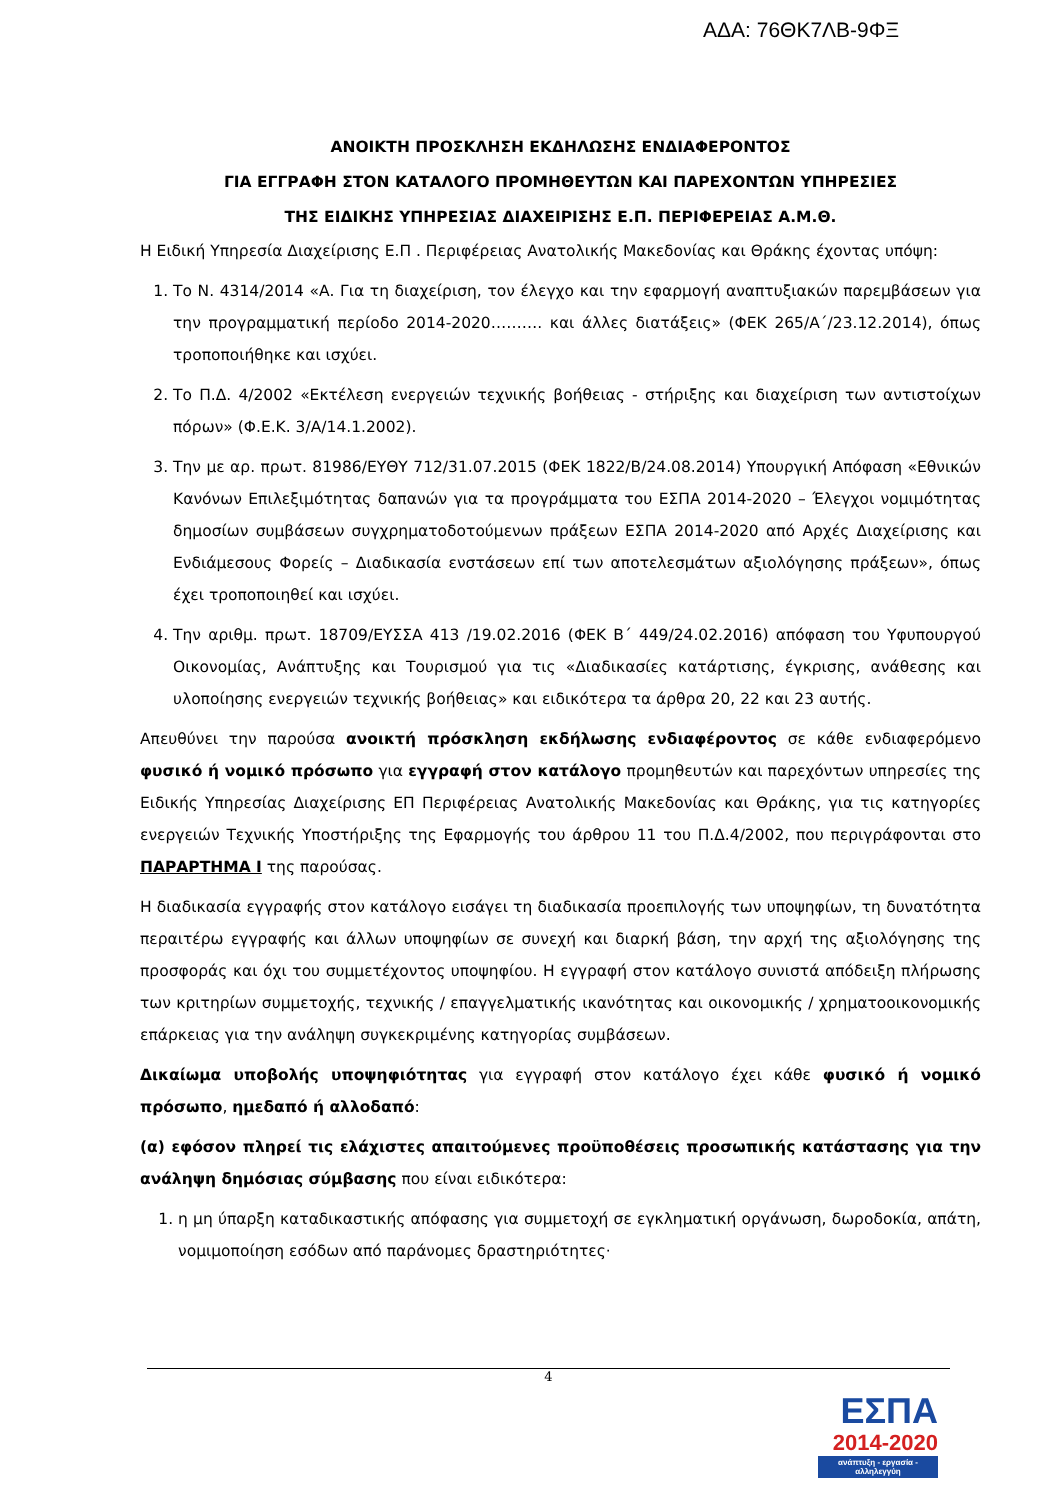ΑΔΑ: 76ΘΚ7ΛΒ-9ΦΞ
ΑΝΟΙΚΤΗ ΠΡΟΣΚΛΗΣΗ ΕΚΔΗΛΩΣΗΣ ΕΝΔΙΑΦΕΡΟΝΤΟΣ
ΓΙΑ ΕΓΓΡΑΦΗ ΣΤΟΝ ΚΑΤΑΛΟΓΟ ΠΡΟΜΗΘΕΥΤΩΝ ΚΑΙ ΠΑΡΕΧΟΝΤΩΝ ΥΠΗΡΕΣΙΕΣ
ΤΗΣ ΕΙΔΙΚΗΣ ΥΠΗΡΕΣΙΑΣ ΔΙΑΧΕΙΡΙΣΗΣ Ε.Π. ΠΕΡΙΦΕΡΕΙΑΣ Α.Μ.Θ.
Η Ειδική Υπηρεσία Διαχείρισης Ε.Π . Περιφέρειας Ανατολικής Μακεδονίας και Θράκης έχοντας υπόψη:
1. Το Ν. 4314/2014 «Α. Για τη διαχείριση, τον έλεγχο και την εφαρμογή αναπτυξιακών παρεμβάσεων για την προγραμματική περίοδο 2014-2020………. και άλλες διατάξεις» (ΦΕΚ 265/Α΄/23.12.2014), όπως τροποποιήθηκε και ισχύει.
2. Το Π.Δ. 4/2002 «Εκτέλεση ενεργειών τεχνικής βοήθειας - στήριξης και διαχείριση των αντιστοίχων πόρων» (Φ.Ε.Κ. 3/Α/14.1.2002).
3. Την με αρ. πρωτ. 81986/ΕΥΘΥ 712/31.07.2015 (ΦΕΚ 1822/Β/24.08.2014) Υπουργική Απόφαση «Εθνικών Κανόνων Επιλεξιμότητας δαπανών για τα προγράμματα του ΕΣΠΑ 2014-2020 – Έλεγχοι νομιμότητας δημοσίων συμβάσεων συγχρηματοδοτούμενων πράξεων ΕΣΠΑ 2014-2020 από Αρχές Διαχείρισης και Ενδιάμεσους Φορείς – Διαδικασία ενστάσεων επί των αποτελεσμάτων αξιολόγησης πράξεων», όπως έχει τροποποιηθεί και ισχύει.
4. Την αριθμ. πρωτ. 18709/ΕΥΣΣΑ 413 /19.02.2016 (ΦΕΚ Β΄ 449/24.02.2016) απόφαση του Υφυπουργού Οικονομίας, Ανάπτυξης και Τουρισμού για τις «Διαδικασίες κατάρτισης, έγκρισης, ανάθεσης και υλοποίησης ενεργειών τεχνικής βοήθειας» και ειδικότερα τα άρθρα 20, 22 και 23 αυτής.
Απευθύνει την παρούσα ανοικτή πρόσκληση εκδήλωσης ενδιαφέροντος σε κάθε ενδιαφερόμενο φυσικό ή νομικό πρόσωπο για εγγραφή στον κατάλογο προμηθευτών και παρεχόντων υπηρεσίες της Ειδικής Υπηρεσίας Διαχείρισης ΕΠ Περιφέρειας Ανατολικής Μακεδονίας και Θράκης, για τις κατηγορίες ενεργειών Τεχνικής Υποστήριξης της Εφαρμογής του άρθρου 11 του Π.Δ.4/2002, που περιγράφονται στο ΠΑΡΑΡΤΗΜΑ Ι της παρούσας.
Η διαδικασία εγγραφής στον κατάλογο εισάγει τη διαδικασία προεπιλογής των υποψηφίων, τη δυνατότητα περαιτέρω εγγραφής και άλλων υποψηφίων σε συνεχή και διαρκή βάση, την αρχή της αξιολόγησης της προσφοράς και όχι του συμμετέχοντος υποψηφίου. Η εγγραφή στον κατάλογο συνιστά απόδειξη πλήρωσης των κριτηρίων συμμετοχής, τεχνικής / επαγγελματικής ικανότητας και οικονομικής / χρηματοοικονομικής επάρκειας για την ανάληψη συγκεκριμένης κατηγορίας συμβάσεων.
Δικαίωμα υποβολής υποψηφιότητας για εγγραφή στον κατάλογο έχει κάθε φυσικό ή νομικό πρόσωπο, ημεδαπό ή αλλοδαπό:
(α) εφόσον πληρεί τις ελάχιστες απαιτούμενες προϋποθέσεις προσωπικής κατάστασης για την ανάληψη δημόσιας σύμβασης που είναι ειδικότερα:
1. η μη ύπαρξη καταδικαστικής απόφασης για συμμετοχή σε εγκληματική οργάνωση, δωροδοκία, απάτη, νομιμοποίηση εσόδων από παράνομες δραστηριότητες·
4
ΕΣΠΑ
2014-2020
ανάπτυξη - εργασία - αλληλεγγύη